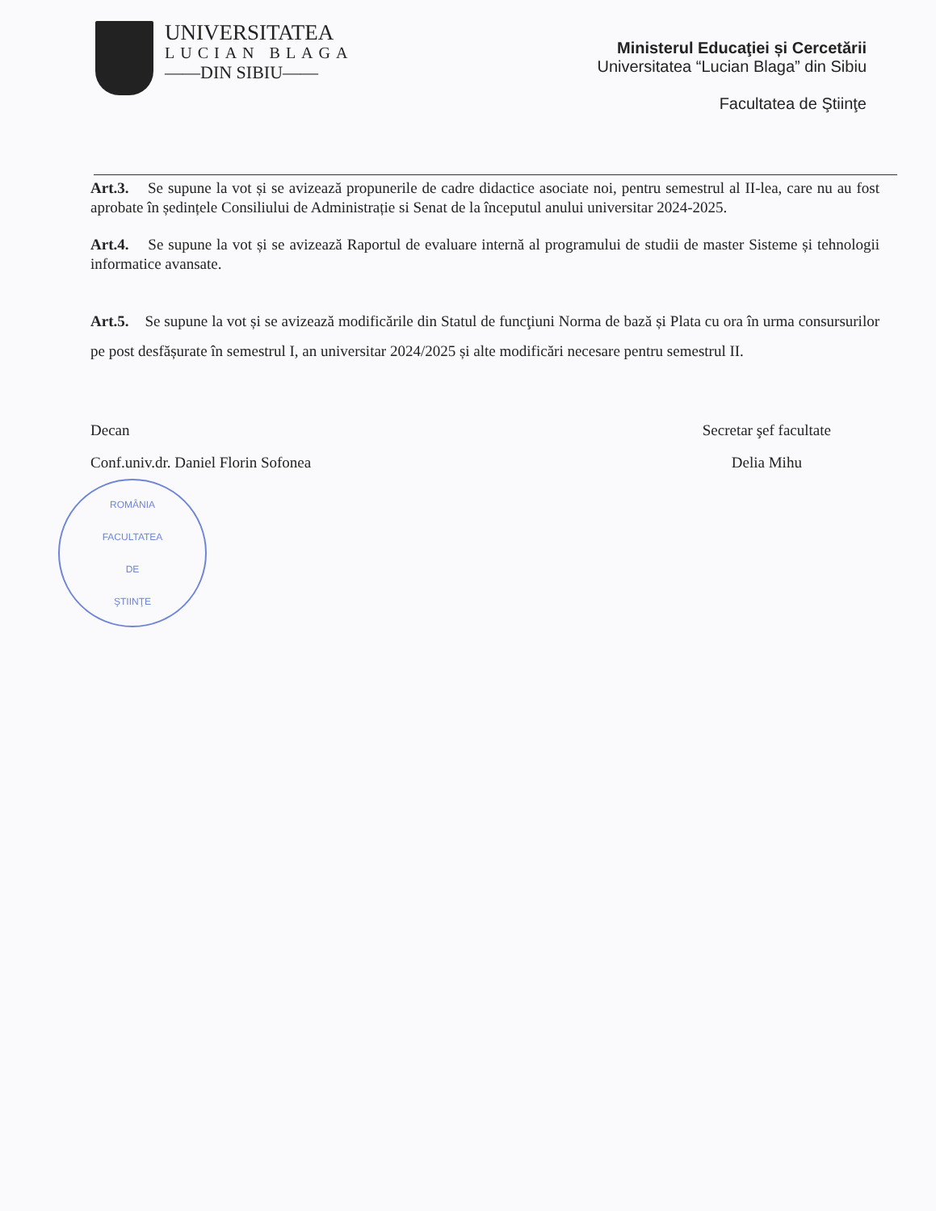UNIVERSITATEA
LUCIAN BLAGA
——DIN SIBIU——
Ministerul Educaţiei și Cercetării
Universitatea “Lucian Blaga” din Sibiu
Facultatea de Ştiinţe
Art.3. Se supune la vot și se avizează propunerile de cadre didactice asociate noi, pentru semestrul al II-lea, care nu au fost aprobate în ședințele Consiliului de Administrație si Senat de la începutul anului universitar 2024-2025.
Art.4. Se supune la vot și se avizează Raportul de evaluare internă al programului de studii de master Sisteme și tehnologii informatice avansate.
Art.5. Se supune la vot și se avizează modificările din Statul de funcţiuni Norma de bază și Plata cu ora în urma consursurilor pe post desfășurate în semestrul I, an universitar 2024/2025 și alte modificări necesare pentru semestrul II.
Decan
Conf.univ.dr. Daniel Florin Sofonea
ROMÂNIA
FACULTATEA
DE
ŞTIINŢE
Secretar şef facultate
Delia Mihu